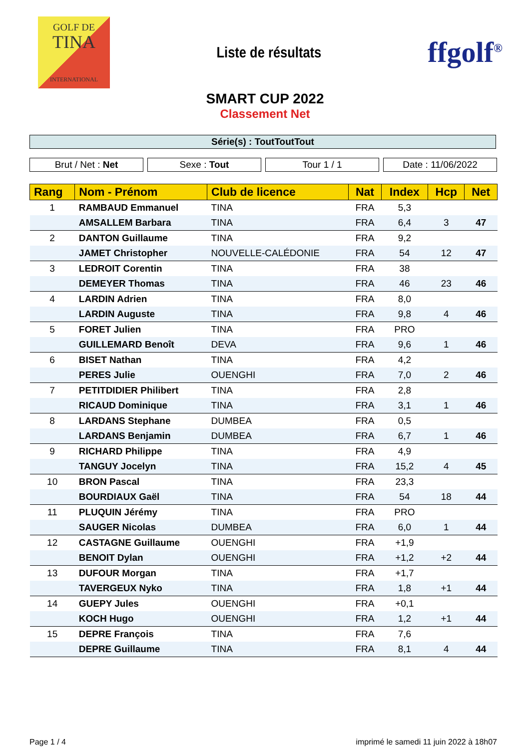GOLF DE
TINA
INTERNATIONAL
Liste de résultats
ffgolf<sup>®</sup>
SMART CUP 2022
Classement Net
Série(s) : ToutToutTout
Brut / Net : Net Sexe : Tout Tour 1 / 1 Date : 11/06/2022
| Rang | Nom - Prénom | Club de licence | Nat | Index | Hcp | Net |
| --- | --- | --- | --- | --- | --- | --- |
| 1 | RAMBAUD Emmanuel | TINA | FRA | 5,3 | | |
| | AMSALLEM Barbara | TINA | FRA | 6,4 | 3 | 47 |
| 2 | DANTON Guillaume | TINA | FRA | 9,2 | | |
| | JAMET Christopher | NOUVELLE-CALÉDONIE | FRA | 54 | 12 | 47 |
| 3 | LEDROIT Corentin | TINA | FRA | 38 | | |
| | DEMEYER Thomas | TINA | FRA | 46 | 23 | 46 |
| 4 | LARDIN Adrien | TINA | FRA | 8,0 | | |
| | LARDIN Auguste | TINA | FRA | 9,8 | 4 | 46 |
| 5 | FORET Julien | TINA | FRA | PRO | | |
| | GUILLEMARD Benoît | DEVA | FRA | 9,6 | 1 | 46 |
| 6 | BISET Nathan | TINA | FRA | 4,2 | | |
| | PERES Julie | OUENGHI | FRA | 7,0 | 2 | 46 |
| 7 | PETITDIDIER Philibert | TINA | FRA | 2,8 | | |
| | RICAUD Dominique | TINA | FRA | 3,1 | 1 | 46 |
| 8 | LARDANS Stephane | DUMBEA | FRA | 0,5 | | |
| | LARDANS Benjamin | DUMBEA | FRA | 6,7 | 1 | 46 |
| 9 | RICHARD Philippe | TINA | FRA | 4,9 | | |
| | TANGUY Jocelyn | TINA | FRA | 15,2 | 4 | 45 |
| 10 | BRON Pascal | TINA | FRA | 23,3 | | |
| | BOURDIAUX Gaël | TINA | FRA | 54 | 18 | 44 |
| 11 | PLUQUIN Jérémy | TINA | FRA | PRO | | |
| | SAUGER Nicolas | DUMBEA | FRA | 6,0 | 1 | 44 |
| 12 | CASTAGNE Guillaume | OUENGHI | FRA | +1,9 | | |
| | BENOIT Dylan | OUENGHI | FRA | +1,2 | +2 | 44 |
| 13 | DUFOUR Morgan | TINA | FRA | +1,7 | | |
| | TAVERGEUX Nyko | TINA | FRA | 1,8 | +1 | 44 |
| 14 | GUEPY Jules | OUENGHI | FRA | +0,1 | | |
| | KOCH Hugo | OUENGHI | FRA | 1,2 | +1 | 44 |
| 15 | DEPRE François | TINA | FRA | 7,6 | | |
| | DEPRE Guillaume | TINA | FRA | 8,1 | 4 | 44 |
Page 1 / 4 imprimé le samedi 11 juin 2022 à 18h07